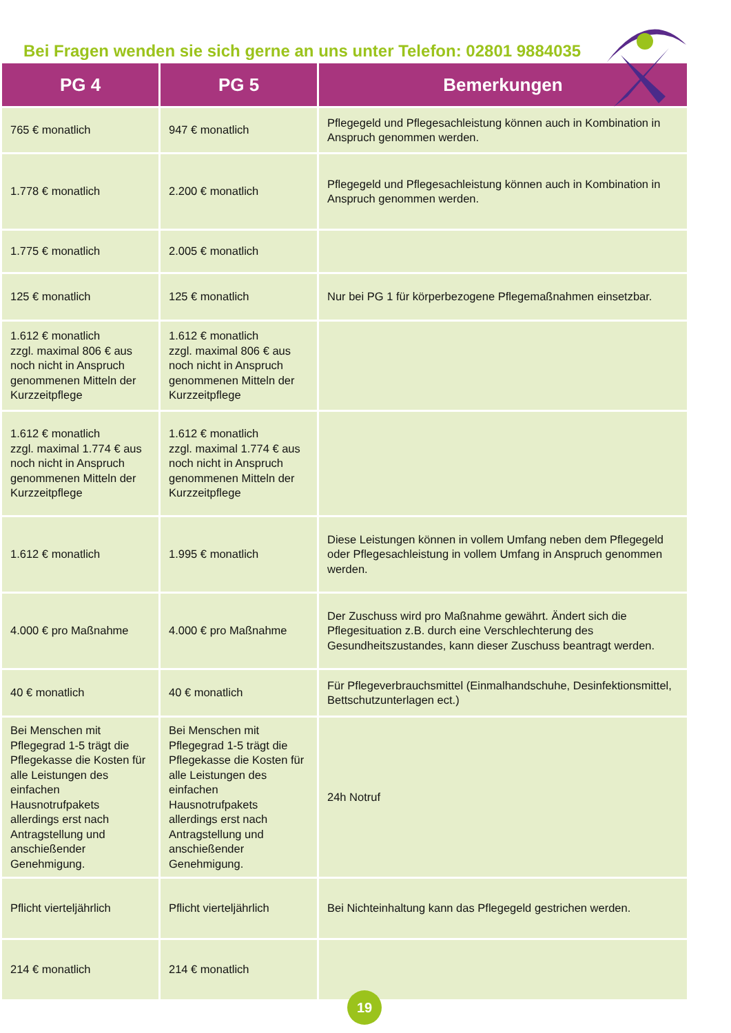Bei Fragen wenden sie sich gerne an uns unter Telefon: 02801 9884035
| PG 4 | PG 5 | Bemerkungen |
| --- | --- | --- |
| 765 € monatlich | 947 € monatlich | Pflegegeld und Pflegesachleistung können auch in Kombination in Anspruch genommen werden. |
| 1.778 € monatlich | 2.200 € monatlich | Pflegegeld und Pflegesachleistung können auch in Kombination in Anspruch genommen werden. |
| 1.775 € monatlich | 2.005 € monatlich | |
| 125 € monatlich | 125 € monatlich | Nur bei PG 1 für körperbezogene Pflegemaßnahmen einsetzbar. |
| 1.612 € monatlich zzgl. maximal 806 € aus noch nicht in Anspruch genommenen Mitteln der Kurzzeitpflege | 1.612 € monatlich zzgl. maximal 806 € aus noch nicht in Anspruch genommenen Mitteln der Kurzzeitpflege | |
| 1.612 € monatlich zzgl. maximal 1.774 € aus noch nicht in Anspruch genommenen Mitteln der Kurzzeitpflege | 1.612 € monatlich zzgl. maximal 1.774 € aus noch nicht in Anspruch genommenen Mitteln der Kurzzeitpflege | |
| 1.612 € monatlich | 1.995 € monatlich | Diese Leistungen können in vollem Umfang neben dem Pflegegeld oder Pflegesachleistung in vollem Umfang in Anspruch genommen werden. |
| 4.000 € pro Maßnahme | 4.000 € pro Maßnahme | Der Zuschuss wird pro Maßnahme gewährt. Ändert sich die Pflegesituation z.B. durch eine Verschlechterung des Gesundheitszustandes, kann dieser Zuschuss beantragt werden. |
| 40 € monatlich | 40 € monatlich | Für Pflegeverbrauchsmittel (Einmalhandschuhe, Desinfektionsmittel, Bettschutzunterlagen ect.) |
| Bei Menschen mit Pflegegrad 1-5 trägt die Pflegekasse die Kosten für alle Leistungen des einfachen Hausnotrufpakets allerdings erst nach Antragstellung und anschießender Genehmigung. | Bei Menschen mit Pflegegrad 1-5 trägt die Pflegekasse die Kosten für alle Leistungen des einfachen Hausnotrufpakets allerdings erst nach Antragstellung und anschießender Genehmigung. | 24h Notruf |
| Pflicht vierteljährlich | Pflicht vierteljährlich | Bei Nichteinhaltung kann das Pflegegeld gestrichen werden. |
| 214 € monatlich | 214 € monatlich | |
19